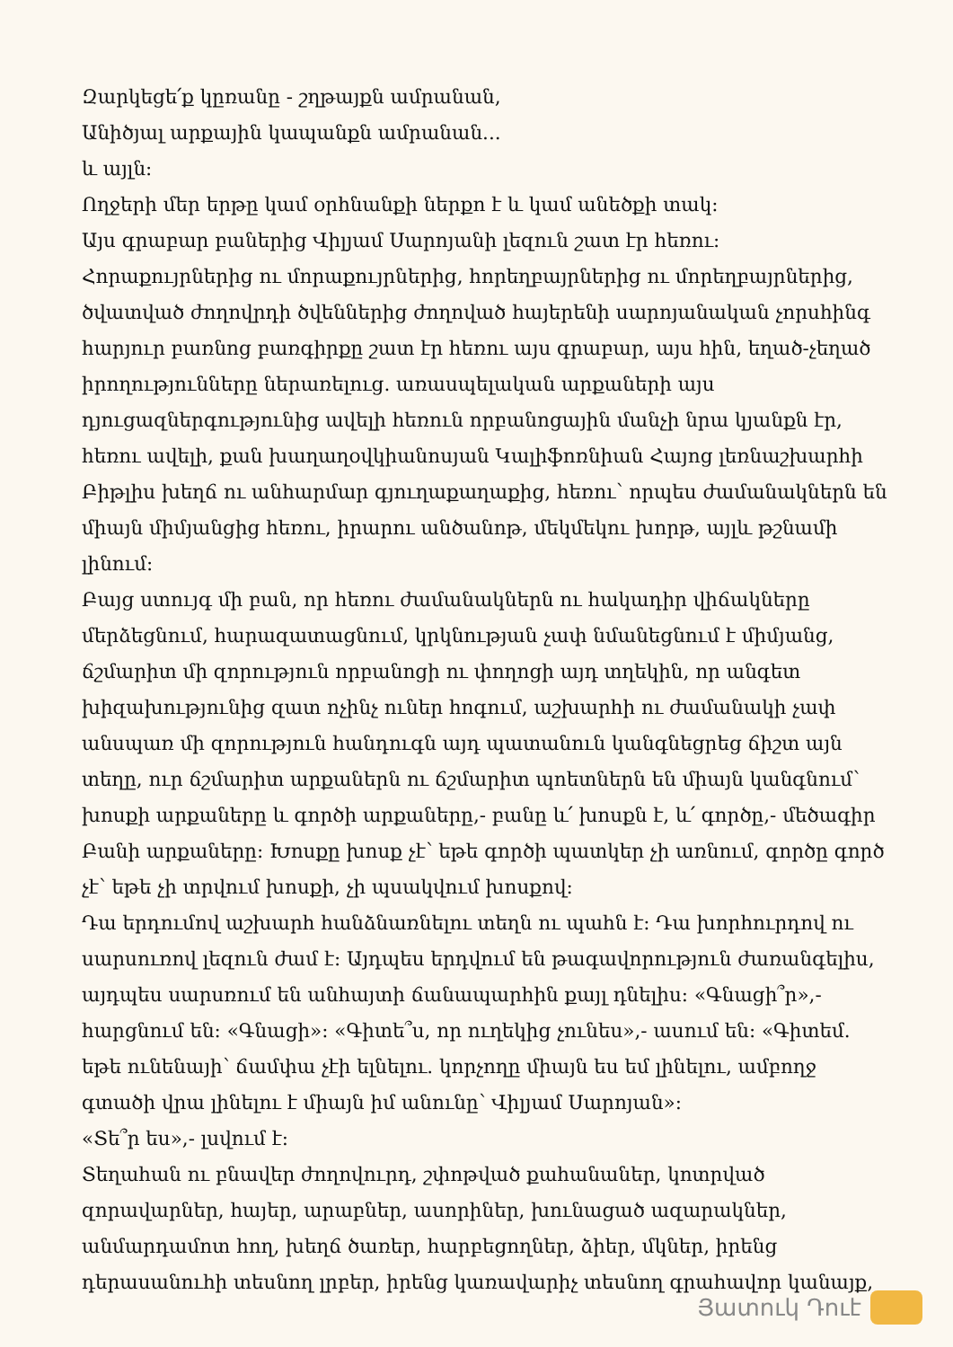Զարկեցե՛ք կըռանը - շղթայքն ամրանան,
Անիծյալ արքային կապանքն ամրանան...
և այլն:
Ողջերի մեր երթը կամ օրհնանքի ներքո է և կամ անեծքի տակ:
Այս գրաբար բաներից Վիլյամ Սարոյանի լեզուն շատ էր հեռու:
Հորաքույրներից ու մորաքույրներից, հորեղբայրներից ու մորեղբայրներից, ծվատված ժողովրդի ծվեններից ժողոված հայերենի սարոյանական չորսհինգ հարյուր բառնոց բառգիրքը շատ էր հեռու այս գրաբար, այս հին, եղած-չեղած իրողությունները ներառելուց. առասպելական արքաների այս դյուցազներգությունից ավելի հեռուն որբանոցային մանչի նրա կյանքն էր, հեռու ավելի, քան խաղաղօվկիանոսյան Կալիֆոռնիան Հայոց լեռնաշխարհի Բիթլիս խեղճ ու անհարմար գյուղաքաղաքից, հեռու՝ որպես ժամանակներն են միայն միմյանցից հեռու, իրարու անծանոթ, մեկմեկու խորթ, այլև թշնամի լինում:
Բայց ստույգ մի բան, որ հեռու ժամանակներն ու հակադիր վիճակները մերձեցնում, հարազատացնում, կրկնության չափ նմանեցնում է միմյանց, ճշմարիտ մի զորություն որբանոցի ու փողոցի այդ տղեկին, որ անգետ խիզախությունից զատ ոչինչ ուներ հոգում, աշխարհի ու ժամանակի չափ անսպառ մի զորություն հանդուգն այդ պատանուն կանգնեցրեց ճիշտ այն տեղը, ուր ճշմարիտ արքաներն ու ճշմարիտ պոետներն են միայն կանգնում՝ խոսքի արքաները և գործի արքաները,- բանը և՛ խոսքն է, և՛ գործը,- մեծագիր Բանի արքաները: Խոսքը խոսք չէ՝ եթե գործի պատկեր չի առնում, գործը գործ չէ՝ եթե չի տրվում խոսքի, չի պսակվում խոսքով:
Դա երդումով աշխարհ հանձնառնելու տեղն ու պահն է: Դա խորհուրդով ու սարսուռով լեզուն ժամ է: Այդպես երդվում են թագավորություն ժառանգելիս, այդպես սարսռում են անհայտի ճանապարհին քայլ դնելիս: «Գնացի՞ր»,- հարցնում են: «Գնացի»: «Գիտե՞ս, որ ուղեկից չունես»,- ասում են: «Գիտեմ. եթե ունենայի՝ ճամփա չէի ելնելու. կորչողը միայն ես եմ լինելու, ամբողջ գտածի վրա լինելու է միայն իմ անունը՝ Վիլյամ Սարոյան»:
«Տե՞ր ես»,- լսվում է:
Տեղահան ու բնավեր ժողովուրդ, շփոթված քահանաներ, կոտրված զորավարներ, հայեր, արաբներ, ասորիներ, խունացած ազարակներ, անմարդամոտ հող, խեղճ ծառեր, հարբեցողներ, ձիեր, մկներ, իրենց դերասանուհի տեսնող լրբեր, իրենց կառավարիչ տեսնող գրահավոր կանայք,
Յատուկ Դուէ